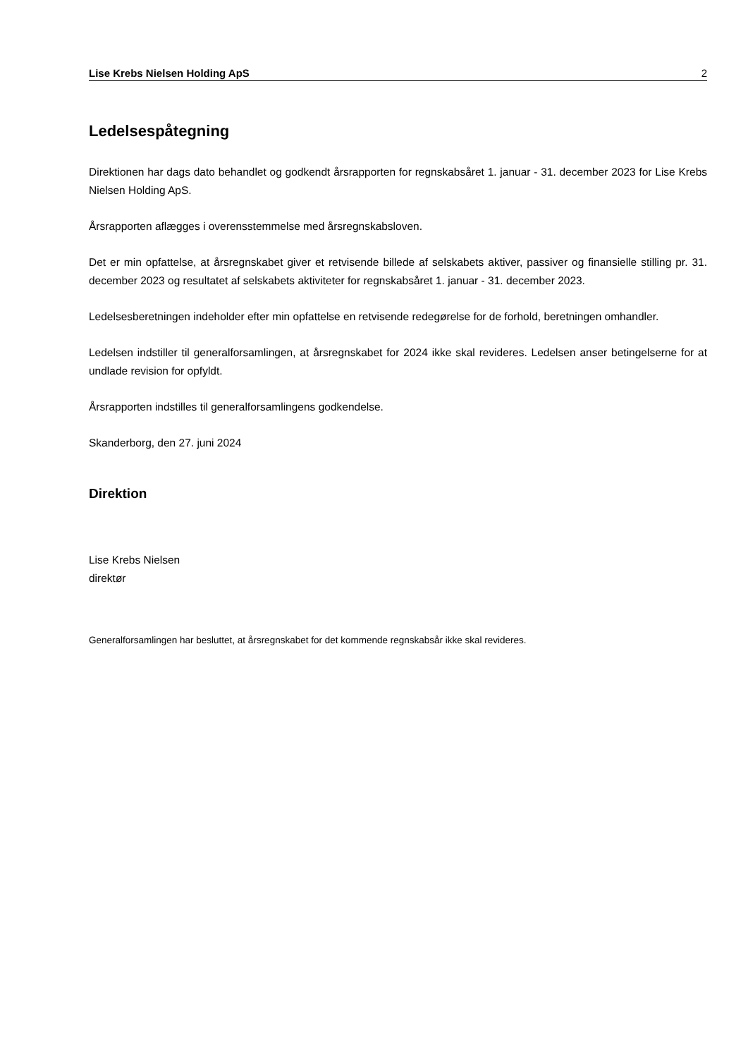Lise Krebs Nielsen Holding ApS 2
Ledelsespåtegning
Direktionen har dags dato behandlet og godkendt årsrapporten for regnskabsåret 1. januar - 31. december 2023 for Lise Krebs Nielsen Holding ApS.
Årsrapporten aflægges i overensstemmelse med årsregnskabsloven.
Det er min opfattelse, at årsregnskabet giver et retvisende billede af selskabets aktiver, passiver og finansielle stilling pr. 31. december 2023 og resultatet af selskabets aktiviteter for regnskabsåret 1. januar - 31. december 2023.
Ledelsesberetningen indeholder efter min opfattelse en retvisende redegørelse for de forhold, beretningen omhandler.
Ledelsen indstiller til generalforsamlingen, at årsregnskabet for 2024 ikke skal revideres. Ledelsen anser betingelserne for at undlade revision for opfyldt.
Årsrapporten indstilles til generalforsamlingens godkendelse.
Skanderborg, den 27. juni 2024
Direktion
Lise Krebs Nielsen
direktør
Generalforsamlingen har besluttet, at årsregnskabet for det kommende regnskabsår ikke skal revideres.